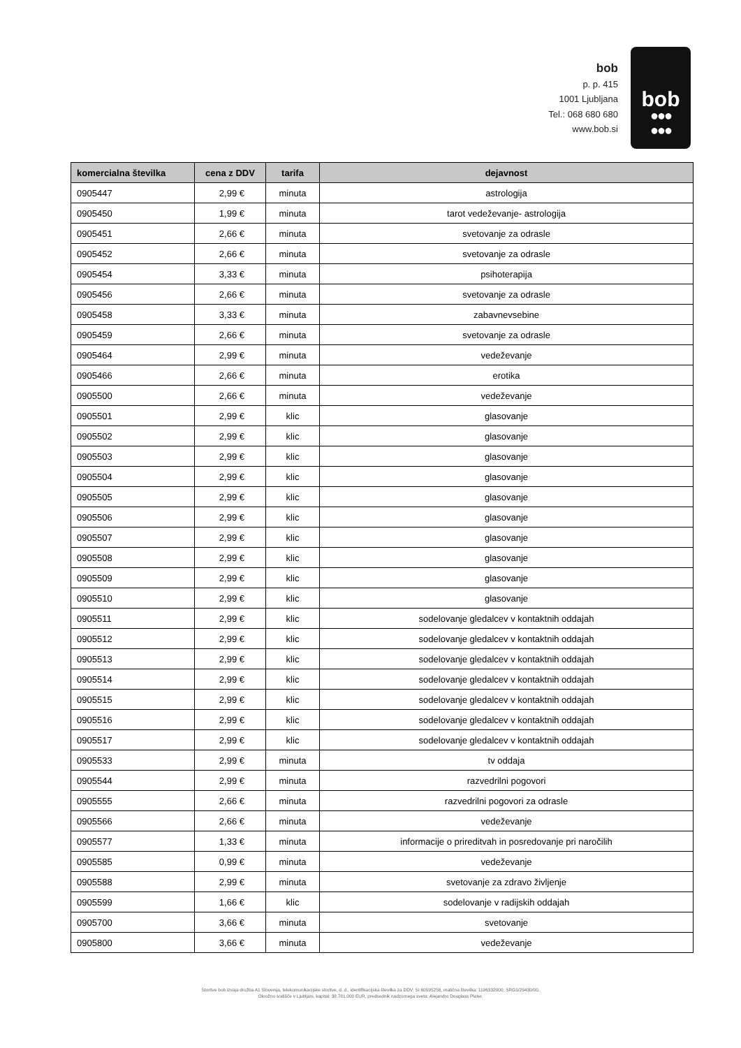bob
p. p. 415
1001 Ljubljana
Tel.: 068 680 680
www.bob.si
bob
●●●
●●●
| komercialna številka | cena z DDV | tarifa | dejavnost |
| --- | --- | --- | --- |
| 0905447 | 2,99 € | minuta | astrologija |
| 0905450 | 1,99 € | minuta | tarot vedeževanje- astrologija |
| 0905451 | 2,66 € | minuta | svetovanje za odrasle |
| 0905452 | 2,66 € | minuta | svetovanje za odrasle |
| 0905454 | 3,33 € | minuta | psihoterapija |
| 0905456 | 2,66 € | minuta | svetovanje za odrasle |
| 0905458 | 3,33 € | minuta | zabavnevsebine |
| 0905459 | 2,66 € | minuta | svetovanje za odrasle |
| 0905464 | 2,99 € | minuta | vedeževanje |
| 0905466 | 2,66 € | minuta | erotika |
| 0905500 | 2,66 € | minuta | vedeževanje |
| 0905501 | 2,99 € | klic | glasovanje |
| 0905502 | 2,99 € | klic | glasovanje |
| 0905503 | 2,99 € | klic | glasovanje |
| 0905504 | 2,99 € | klic | glasovanje |
| 0905505 | 2,99 € | klic | glasovanje |
| 0905506 | 2,99 € | klic | glasovanje |
| 0905507 | 2,99 € | klic | glasovanje |
| 0905508 | 2,99 € | klic | glasovanje |
| 0905509 | 2,99 € | klic | glasovanje |
| 0905510 | 2,99 € | klic | glasovanje |
| 0905511 | 2,99 € | klic | sodelovanje gledalcev v kontaktnih oddajah |
| 0905512 | 2,99 € | klic | sodelovanje gledalcev v kontaktnih oddajah |
| 0905513 | 2,99 € | klic | sodelovanje gledalcev v kontaktnih oddajah |
| 0905514 | 2,99 € | klic | sodelovanje gledalcev v kontaktnih oddajah |
| 0905515 | 2,99 € | klic | sodelovanje gledalcev v kontaktnih oddajah |
| 0905516 | 2,99 € | klic | sodelovanje gledalcev v kontaktnih oddajah |
| 0905517 | 2,99 € | klic | sodelovanje gledalcev v kontaktnih oddajah |
| 0905533 | 2,99 € | minuta | tv oddaja |
| 0905544 | 2,99 € | minuta | razvedrilni pogovori |
| 0905555 | 2,66 € | minuta | razvedrilni pogovori za odrasle |
| 0905566 | 2,66 € | minuta | vedeževanje |
| 0905577 | 1,33 € | minuta | informacije o prireditvah in posredovanje pri naročilih |
| 0905585 | 0,99 € | minuta | vedeževanje |
| 0905588 | 2,99 € | minuta | svetovanje za zdravo življenje |
| 0905599 | 1,66 € | klic | sodelovanje v radijskih oddajah |
| 0905700 | 3,66 € | minuta | svetovanje |
| 0905800 | 3,66 € | minuta | vedeževanje |
Storitve bob izvaja družba A1 Slovenija, telekomunikacijske storitve, d. d., identifikacijska številka za DDV: SI 60595256, matična številka: 1196332000, SRG1/29430/00.
Okrožno sodišče v Ljubljani, kapital: 38.781.000 EUR, predsednik nadzornega sveta: Alejandro Douglass Plater.